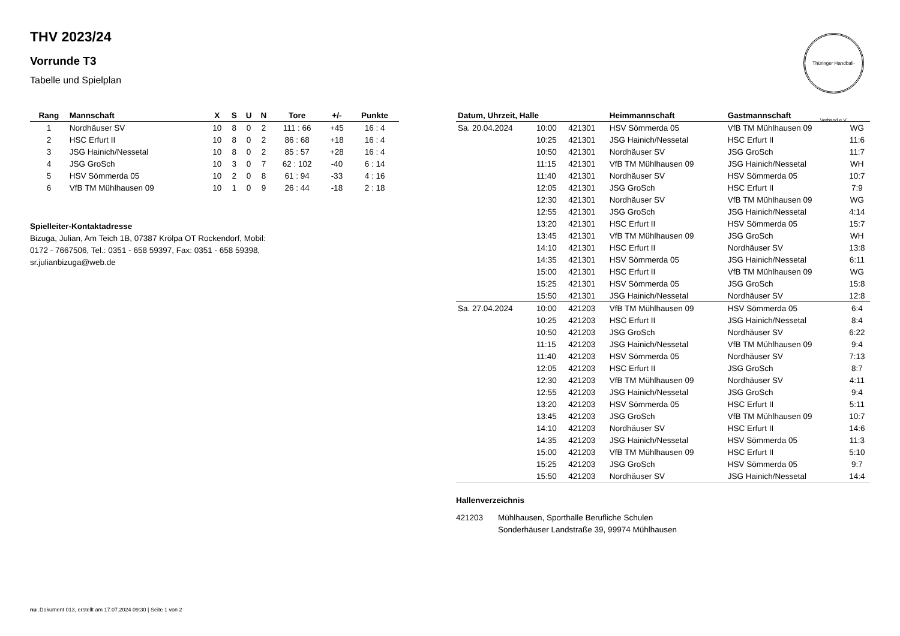Thüringer Handball-Verband e.V.
THV 2023/24
Vorrunde T3
Tabelle und Spielplan
| Rang | Mannschaft | X | S | U | N | Tore | +/- | Punkte |
| --- | --- | --- | --- | --- | --- | --- | --- | --- |
| 1 | Nordhäuser SV | 10 | 8 | 0 | 2 | 111 : 66 | +45 | 16 : 4 |
| 2 | HSC Erfurt II | 10 | 8 | 0 | 2 | 86 : 68 | +18 | 16 : 4 |
| 3 | JSG Hainich/Nessetal | 10 | 8 | 0 | 2 | 85 : 57 | +28 | 16 : 4 |
| 4 | JSG GroSch | 10 | 3 | 0 | 7 | 62 : 102 | -40 | 6 : 14 |
| 5 | HSV Sömmerda 05 | 10 | 2 | 0 | 8 | 61 : 94 | -33 | 4 : 16 |
| 6 | VfB TM Mühlhausen 09 | 10 | 1 | 0 | 9 | 26 : 44 | -18 | 2 : 18 |
Spielleiter-Kontaktadresse
Bizuga, Julian, Am Teich 1B, 07387 Krölpa OT Rockendorf, Mobil:
0172 - 7667506, Tel.: 0351 - 658 59397, Fax: 0351 - 658 59398,
sr.julianbizuga@web.de
| Datum, Uhrzeit, Halle | | | Heimmannschaft | Gastmannschaft | |
| --- | --- | --- | --- | --- | --- |
| Sa. 20.04.2024 | 10:00 | 421301 | HSV Sömmerda 05 | VfB TM Mühlhausen 09 | WG |
| | 10:25 | 421301 | JSG Hainich/Nessetal | HSC Erfurt II | 11:6 |
| | 10:50 | 421301 | Nordhäuser SV | JSG GroSch | 11:7 |
| | 11:15 | 421301 | VfB TM Mühlhausen 09 | JSG Hainich/Nessetal | WH |
| | 11:40 | 421301 | Nordhäuser SV | HSV Sömmerda 05 | 10:7 |
| | 12:05 | 421301 | JSG GroSch | HSC Erfurt II | 7:9 |
| | 12:30 | 421301 | Nordhäuser SV | VfB TM Mühlhausen 09 | WG |
| | 12:55 | 421301 | JSG GroSch | JSG Hainich/Nessetal | 4:14 |
| | 13:20 | 421301 | HSC Erfurt II | HSV Sömmerda 05 | 15:7 |
| | 13:45 | 421301 | VfB TM Mühlhausen 09 | JSG GroSch | WH |
| | 14:10 | 421301 | HSC Erfurt II | Nordhäuser SV | 13:8 |
| | 14:35 | 421301 | HSV Sömmerda 05 | JSG Hainich/Nessetal | 6:11 |
| | 15:00 | 421301 | HSC Erfurt II | VfB TM Mühlhausen 09 | WG |
| | 15:25 | 421301 | HSV Sömmerda 05 | JSG GroSch | 15:8 |
| | 15:50 | 421301 | JSG Hainich/Nessetal | Nordhäuser SV | 12:8 |
| Sa. 27.04.2024 | 10:00 | 421203 | VfB TM Mühlhausen 09 | HSV Sömmerda 05 | 6:4 |
| | 10:25 | 421203 | HSC Erfurt II | JSG Hainich/Nessetal | 8:4 |
| | 10:50 | 421203 | JSG GroSch | Nordhäuser SV | 6:22 |
| | 11:15 | 421203 | JSG Hainich/Nessetal | VfB TM Mühlhausen 09 | 9:4 |
| | 11:40 | 421203 | HSV Sömmerda 05 | Nordhäuser SV | 7:13 |
| | 12:05 | 421203 | HSC Erfurt II | JSG GroSch | 8:7 |
| | 12:30 | 421203 | VfB TM Mühlhausen 09 | Nordhäuser SV | 4:11 |
| | 12:55 | 421203 | JSG Hainich/Nessetal | JSG GroSch | 9:4 |
| | 13:20 | 421203 | HSV Sömmerda 05 | HSC Erfurt II | 5:11 |
| | 13:45 | 421203 | JSG GroSch | VfB TM Mühlhausen 09 | 10:7 |
| | 14:10 | 421203 | Nordhäuser SV | HSC Erfurt II | 14:6 |
| | 14:35 | 421203 | JSG Hainich/Nessetal | HSV Sömmerda 05 | 11:3 |
| | 15:00 | 421203 | VfB TM Mühlhausen 09 | HSC Erfurt II | 5:10 |
| | 15:25 | 421203 | JSG GroSch | HSV Sömmerda 05 | 9:7 |
| | 15:50 | 421203 | Nordhäuser SV | JSG Hainich/Nessetal | 14:4 |
Hallenverzeichnis
421203 Mühlhausen, Sporthalle Berufliche Schulen
Sonderhäuser Landstraße 39, 99974 Mühlhausen
nu .Dokument 013, erstellt am 17.07.2024 09:30 | Seite 1 von 2